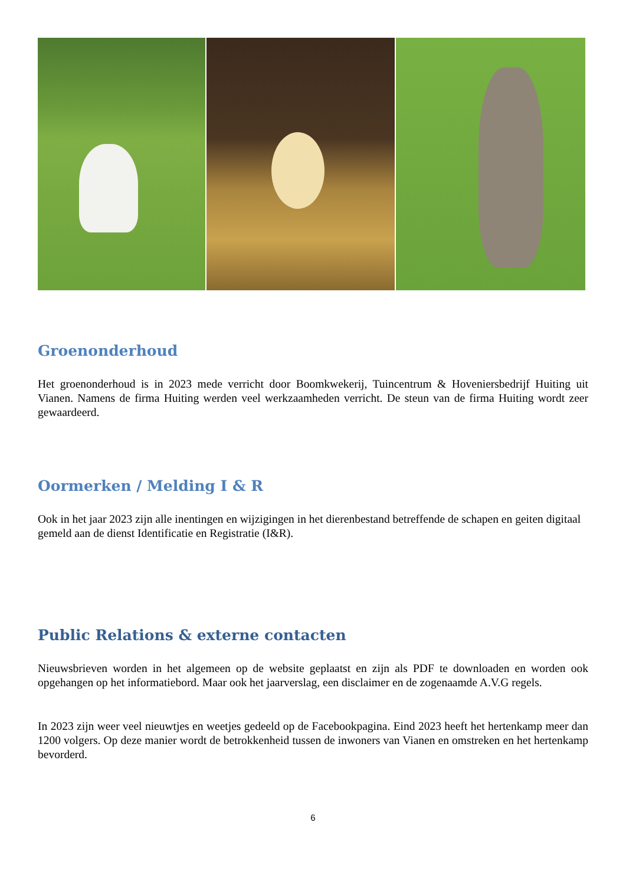Groenonderhoud
Het groenonderhoud is in 2023 mede verricht door Boomkwekerij, Tuincentrum & Hoveniersbedrijf Huiting uit Vianen. Namens de firma Huiting werden veel werkzaamheden verricht. De steun van de firma Huiting wordt zeer gewaardeerd.
Oormerken / Melding I & R
Ook in het jaar 2023 zijn alle inentingen en wijzigingen in het dierenbestand betreffende de schapen en geiten digitaal gemeld aan de dienst Identificatie en Registratie (I&R).
Public Relations & externe contacten
Nieuwsbrieven worden in het algemeen op de website geplaatst en zijn als PDF te downloaden en worden ook opgehangen op het informatiebord. Maar ook het jaarverslag, een disclaimer en de zogenaamde A.V.G regels.
In 2023 zijn weer veel nieuwtjes en weetjes gedeeld op de Facebookpagina. Eind 2023 heeft het hertenkamp meer dan 1200 volgers. Op deze manier wordt de betrokkenheid tussen de inwoners van Vianen en omstreken en het hertenkamp bevorderd.
6